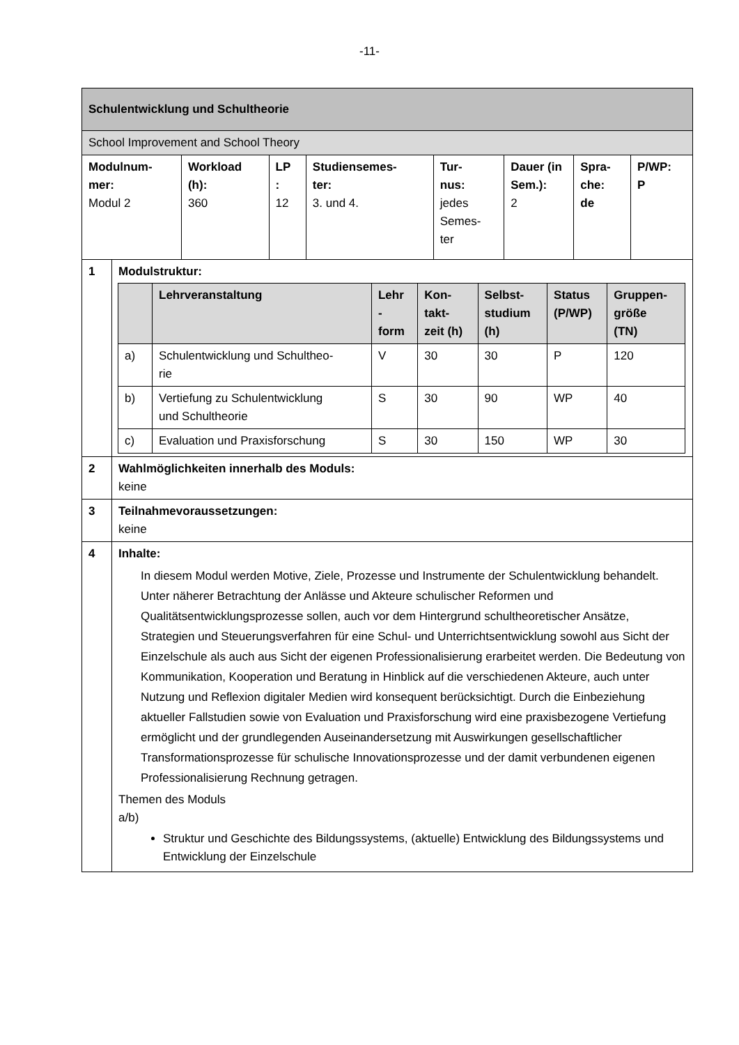-11-
| Schulentwicklung und Schultheorie | | | | | | | | |
| School Improvement and School Theory | | | | | | | | |
| Modulnum- mer: Modul 2 | | Workload (h): 360 | LP : 12 | Studiensemes- ter: 3. und 4. | Tur- nus: jedes Semes- ter | Dauer (in Sem.): 2 | Spra- che: de | P/WP: P |
| 1 | Modulstruktur: / / Lehrveranstaltung / Lehr - form / Kon- takt- zeit (h) / Selbst- studium (h) / Status (P/WP) / Gruppen- größe (TN) / / --- / --- / --- / --- / --- / --- / --- / / a) / Schulentwicklung und Schultheo- rie / V / 30 / 30 / P / 120 / / b) / Vertiefung zu Schulentwicklung und Schultheorie / S / 30 / 90 / WP / 40 / / c) / Evaluation und Praxisforschung / S / 30 / 150 / WP / 30 / | | | | | | | |
| 2 | Wahlmöglichkeiten innerhalb des Moduls: keine | | | | | | | |
| 3 | Teilnahmevoraussetzungen: keine | | | | | | | |
| 4 | Inhalte: In diesem Modul werden Motive, Ziele, Prozesse und Instrumente der Schulentwicklung behandelt. Unter näherer Betrachtung der Anlässe und Akteure schulischer Reformen und Qualitätsentwicklungsprozesse sollen, auch vor dem Hintergrund schultheoretischer Ansätze, Strategien und Steuerungsverfahren für eine Schul- und Unterrichtsentwicklung sowohl aus Sicht der Einzelschule als auch aus Sicht der eigenen Professionalisierung erarbeitet werden. Die Bedeutung von Kommunikation, Kooperation und Beratung in Hinblick auf die verschiedenen Akteure, auch unter Nutzung und Reflexion digitaler Medien wird konsequent berücksichtigt. Durch die Einbeziehung aktueller Fallstudien sowie von Evaluation und Praxisforschung wird eine praxisbezogene Vertiefung ermöglicht und der grundlegenden Auseinandersetzung mit Auswirkungen gesellschaftlicher Transformationsprozesse für schulische Innovationsprozesse und der damit verbundenen eigenen Professionalisierung Rechnung getragen. Themen des Moduls a/b) Struktur und Geschichte des Bildungssystems, (aktuelle) Entwicklung des Bildungssystems und Entwicklung der Einzelschule | | | | | | | |